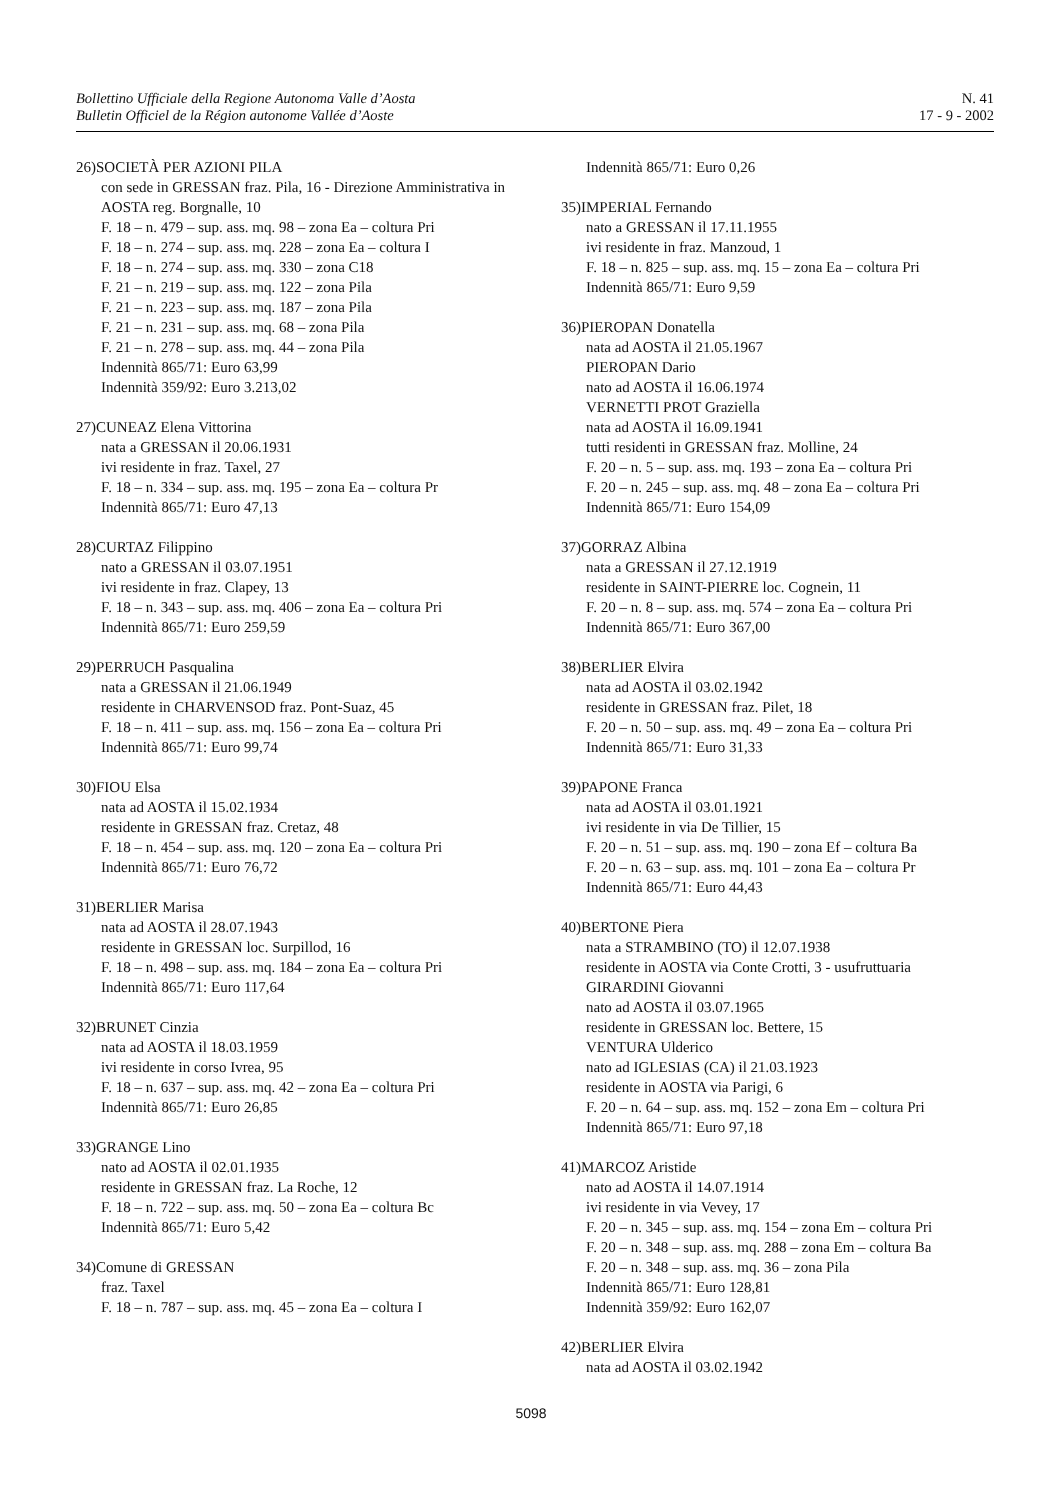Bollettino Ufficiale della Regione Autonoma Valle d’Aosta
Bulletin Officiel de la Région autonome Vallée d’Aoste
N. 41
17 - 9 - 2002
26)SOCIETÀ PER AZIONI PILA
con sede in GRESSAN fraz. Pila, 16 - Direzione Amministrativa in AOSTA reg. Borgnalle, 10
F. 18 – n. 479 – sup. ass. mq. 98 – zona Ea – coltura Pri
F. 18 – n. 274 – sup. ass. mq. 228 – zona Ea – coltura I
F. 18 – n. 274 – sup. ass. mq. 330 – zona C18
F. 21 – n. 219 – sup. ass. mq. 122 – zona Pila
F. 21 – n. 223 – sup. ass. mq. 187 – zona Pila
F. 21 – n. 231 – sup. ass. mq. 68 – zona Pila
F. 21 – n. 278 – sup. ass. mq. 44 – zona Pila
Indennità 865/71: Euro 63,99
Indennità 359/92: Euro 3.213,02
27)CUNEAZ Elena Vittorina
nata a GRESSAN il 20.06.1931
ivi residente in fraz. Taxel, 27
F. 18 – n. 334 – sup. ass. mq. 195 – zona Ea – coltura Pr
Indennità 865/71: Euro 47,13
28)CURTAZ Filippino
nato a GRESSAN il 03.07.1951
ivi residente in fraz. Clapey, 13
F. 18 – n. 343 – sup. ass. mq. 406 – zona Ea – coltura Pri
Indennità 865/71: Euro 259,59
29)PERRUCH Pasqualina
nata a GRESSAN il 21.06.1949
residente in CHARVENSOD fraz. Pont-Suaz, 45
F. 18 – n. 411 – sup. ass. mq. 156 – zona Ea – coltura Pri
Indennità 865/71: Euro 99,74
30)FIOU Elsa
nata ad AOSTA il 15.02.1934
residente in GRESSAN fraz. Cretaz, 48
F. 18 – n. 454 – sup. ass. mq. 120 – zona Ea – coltura Pri
Indennità 865/71: Euro 76,72
31)BERLIER Marisa
nata ad AOSTA il 28.07.1943
residente in GRESSAN loc. Surpillod, 16
F. 18 – n. 498 – sup. ass. mq. 184 – zona Ea – coltura Pri
Indennità 865/71: Euro 117,64
32)BRUNET Cinzia
nata ad AOSTA il 18.03.1959
ivi residente in corso Ivrea, 95
F. 18 – n. 637 – sup. ass. mq. 42 – zona Ea – coltura Pri
Indennità 865/71: Euro 26,85
33)GRANGE Lino
nato ad AOSTA il 02.01.1935
residente in GRESSAN fraz. La Roche, 12
F. 18 – n. 722 – sup. ass. mq. 50 – zona Ea – coltura Bc
Indennità 865/71: Euro 5,42
34)Comune di GRESSAN
fraz. Taxel
F. 18 – n. 787 – sup. ass. mq. 45 – zona Ea – coltura I
Indennità 865/71: Euro 0,26
35)IMPERIAL Fernando
nato a GRESSAN il 17.11.1955
ivi residente in fraz. Manzoud, 1
F. 18 – n. 825 – sup. ass. mq. 15 – zona Ea – coltura Pri
Indennità 865/71: Euro 9,59
36)PIEROPAN Donatella
nata ad AOSTA il 21.05.1967
PIEROPAN Dario
nato ad AOSTA il 16.06.1974
VERNETTI PROT Graziella
nata ad AOSTA il 16.09.1941
tutti residenti in GRESSAN fraz. Molline, 24
F. 20 – n. 5 – sup. ass. mq. 193 – zona Ea – coltura Pri
F. 20 – n. 245 – sup. ass. mq. 48 – zona Ea – coltura Pri
Indennità 865/71: Euro 154,09
37)GORRAZ Albina
nata a GRESSAN il 27.12.1919
residente in SAINT-PIERRE loc. Cognein, 11
F. 20 – n. 8 – sup. ass. mq. 574 – zona Ea – coltura Pri
Indennità 865/71: Euro 367,00
38)BERLIER Elvira
nata ad AOSTA il 03.02.1942
residente in GRESSAN fraz. Pilet, 18
F. 20 – n. 50 – sup. ass. mq. 49 – zona Ea – coltura Pri
Indennità 865/71: Euro 31,33
39)PAPONE Franca
nata ad AOSTA il 03.01.1921
ivi residente in via De Tillier, 15
F. 20 – n. 51 – sup. ass. mq. 190 – zona Ef – coltura Ba
F. 20 – n. 63 – sup. ass. mq. 101 – zona Ea – coltura Pr
Indennità 865/71: Euro 44,43
40)BERTONE Piera
nata a STRAMBINO (TO) il 12.07.1938
residente in AOSTA via Conte Crotti, 3 - usufruttuaria
GIRARDINI Giovanni
nato ad AOSTA il 03.07.1965
residente in GRESSAN loc. Bettere, 15
VENTURA Ulderico
nato ad IGLESIAS (CA) il 21.03.1923
residente in AOSTA via Parigi, 6
F. 20 – n. 64 – sup. ass. mq. 152 – zona Em – coltura Pri
Indennità 865/71: Euro 97,18
41)MARCOZ Aristide
nato ad AOSTA il 14.07.1914
ivi residente in via Vevey, 17
F. 20 – n. 345 – sup. ass. mq. 154 – zona Em – coltura Pri
F. 20 – n. 348 – sup. ass. mq. 288 – zona Em – coltura Ba
F. 20 – n. 348 – sup. ass. mq. 36 – zona Pila
Indennità 865/71: Euro 128,81
Indennità 359/92: Euro 162,07
42)BERLIER Elvira
nata ad AOSTA il 03.02.1942
5098